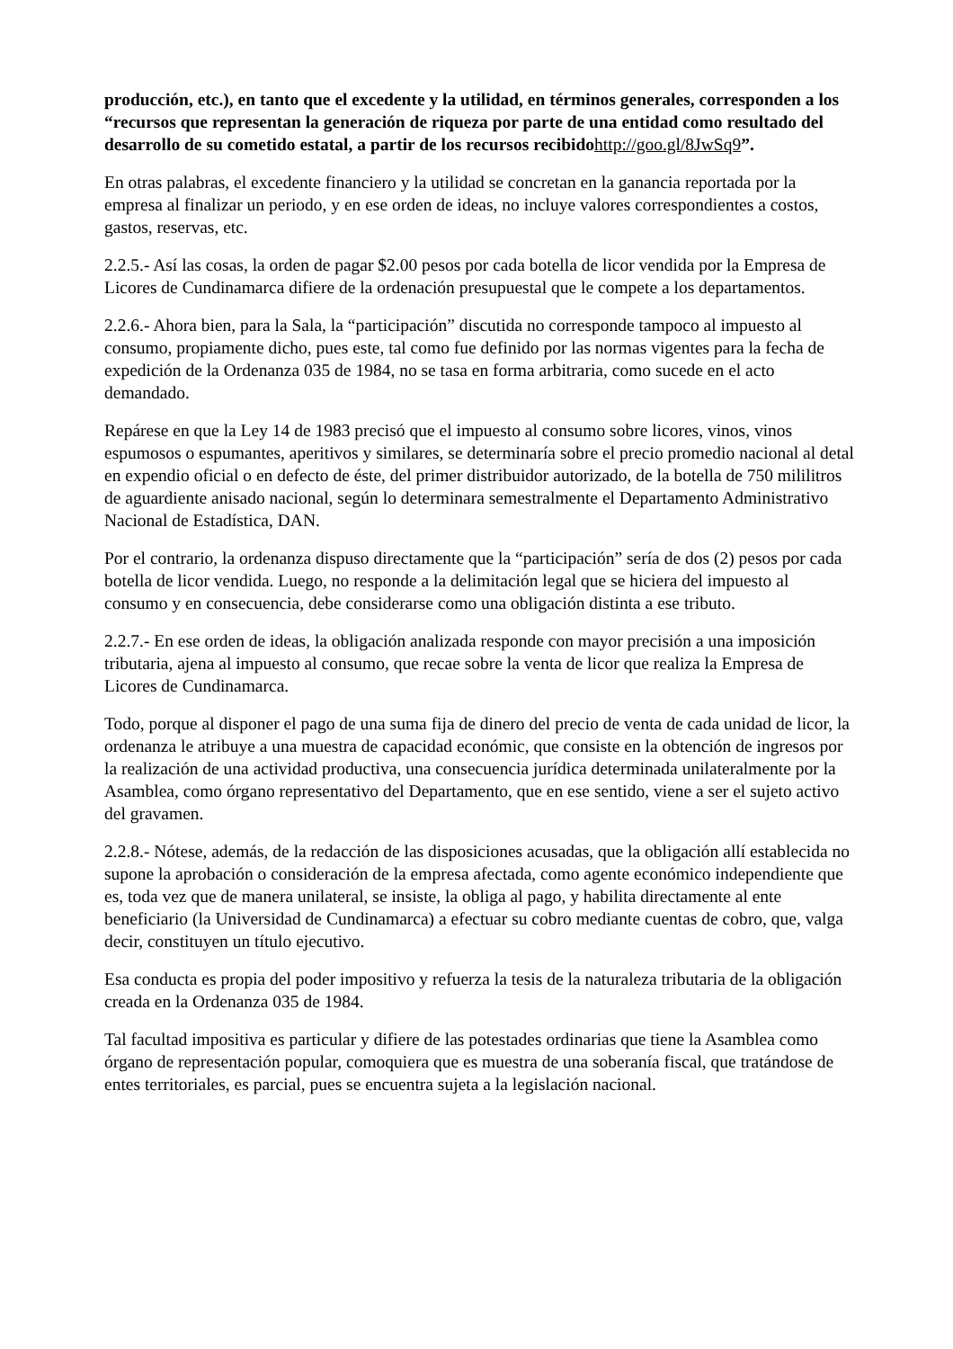producción, etc.), en tanto que el excedente y la utilidad, en términos generales, corresponden a los “recursos que representan la generación de riqueza por parte de una entidad como resultado del desarrollo de su cometido estatal, a partir de los recursos recibidohttp://goo.gl/8JwSq9”.
En otras palabras, el excedente financiero y la utilidad se concretan en la ganancia reportada por la empresa al finalizar un periodo, y en ese orden de ideas, no incluye valores correspondientes a costos, gastos, reservas, etc.
2.2.5.- Así las cosas, la orden de pagar $2.00 pesos por cada botella de licor vendida por la Empresa de Licores de Cundinamarca difiere de la ordenación presupuestal que le compete a los departamentos.
2.2.6.- Ahora bien, para la Sala, la “participación” discutida no corresponde tampoco al impuesto al consumo, propiamente dicho, pues este, tal como fue definido por las normas vigentes para la fecha de expedición de la Ordenanza 035 de 1984, no se tasa en forma arbitraria, como sucede en el acto demandado.
Repárese en que la Ley 14 de 1983 precisó que el impuesto al consumo sobre licores, vinos, vinos espumosos o espumantes, aperitivos y similares, se determinaría sobre el precio promedio nacional al detal en expendio oficial o en defecto de éste, del primer distribuidor autorizado, de la botella de 750 mililitros de aguardiente anisado nacional, según lo determinara semestralmente el Departamento Administrativo Nacional de Estadística, DAN.
Por el contrario, la ordenanza dispuso directamente que la “participación” sería de dos (2) pesos por cada botella de licor vendida. Luego, no responde a la delimitación legal que se hiciera del impuesto al consumo y en consecuencia, debe considerarse como una obligación distinta a ese tributo.
2.2.7.- En ese orden de ideas, la obligación analizada responde con mayor precisión a una imposición tributaria, ajena al impuesto al consumo, que recae sobre la venta de licor que realiza la Empresa de Licores de Cundinamarca.
Todo, porque al disponer el pago de una suma fija de dinero del precio de venta de cada unidad de licor, la ordenanza le atribuye a una muestra de capacidad económic, que consiste en la obtención de ingresos por la realización de una actividad productiva, una consecuencia jurídica determinada unilateralmente por la Asamblea, como órgano representativo del Departamento, que en ese sentido, viene a ser el sujeto activo del gravamen.
2.2.8.- Nótese, además, de la redacción de las disposiciones acusadas, que la obligación allí establecida no supone la aprobación o consideración de la empresa afectada, como agente económico independiente que es, toda vez que de manera unilateral, se insiste, la obliga al pago, y habilita directamente al ente beneficiario (la Universidad de Cundinamarca) a efectuar su cobro mediante cuentas de cobro, que, valga decir, constituyen un título ejecutivo.
Esa conducta es propia del poder impositivo y refuerza la tesis de la naturaleza tributaria de la obligación creada en la Ordenanza 035 de 1984.
Tal facultad impositiva es particular y difiere de las potestades ordinarias que tiene la Asamblea como órgano de representación popular, comoquiera que es muestra de una soberanía fiscal, que tratándose de entes territoriales, es parcial, pues se encuentra sujeta a la legislación nacional.